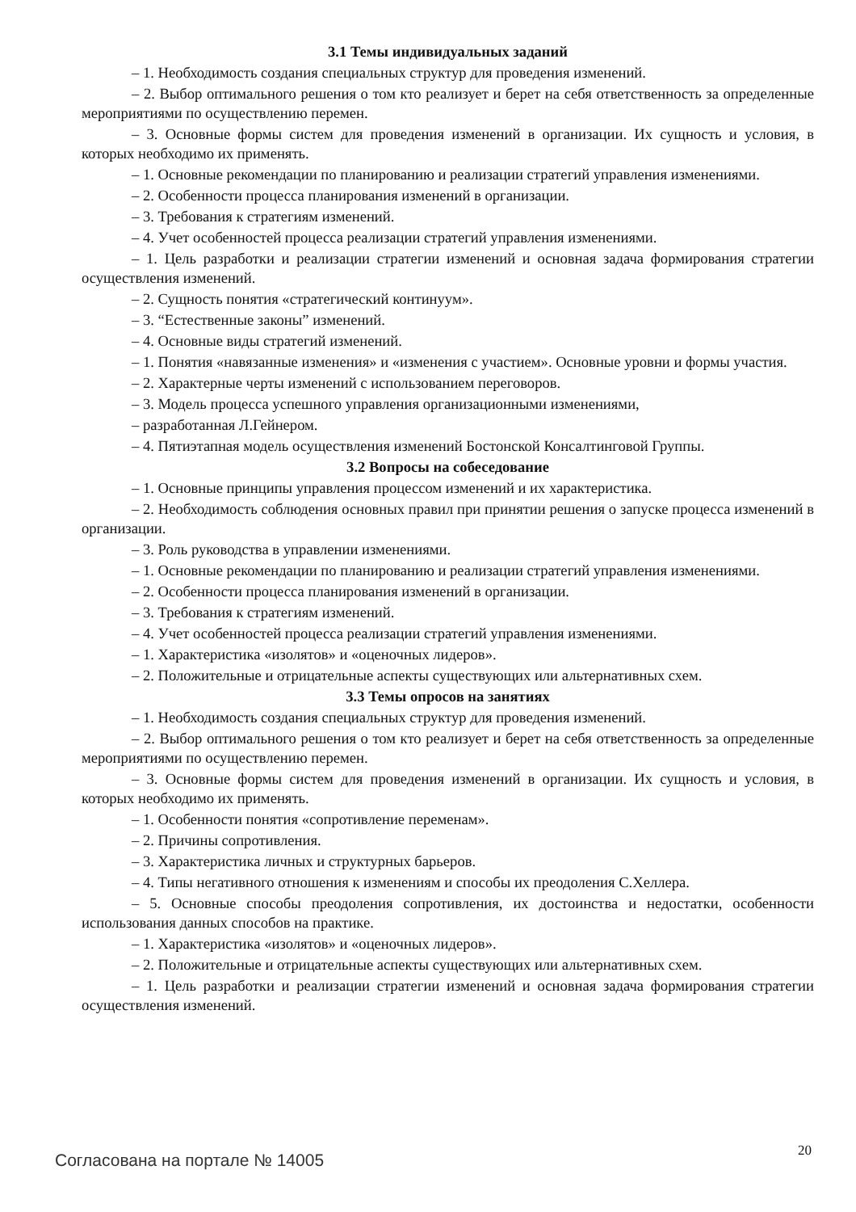3.1 Темы индивидуальных заданий
– 1. Необходимость создания специальных структур для проведения изменений.
– 2. Выбор оптимального решения о том кто реализует и берет на себя ответственность за определенные мероприятиями по осуществлению перемен.
– 3. Основные формы систем для проведения изменений в организации. Их сущность и условия, в которых необходимо их применять.
– 1. Основные рекомендации по планированию и реализации стратегий управления изменениями.
– 2. Особенности процесса планирования изменений в организации.
– 3. Требования к стратегиям изменений.
– 4. Учет особенностей процесса реализации стратегий управления изменениями.
– 1. Цель разработки и реализации стратегии изменений и основная задача формирования стратегии осуществления изменений.
– 2. Сущность понятия «стратегический континуум».
– 3. “Естественные законы” изменений.
– 4. Основные виды стратегий изменений.
– 1. Понятия «навязанные изменения» и «изменения с участием». Основные уровни и формы участия.
– 2. Характерные черты изменений с использованием переговоров.
– 3. Модель процесса успешного управления организационными изменениями,
– разработанная Л.Гейнером.
– 4. Пятиэтапная модель осуществления изменений Бостонской Консалтинговой Группы.
3.2 Вопросы на собеседование
– 1. Основные принципы управления процессом изменений и их характеристика.
– 2. Необходимость соблюдения основных правил при принятии решения о запуске процесса изменений в организации.
– 3. Роль руководства в управлении изменениями.
– 1. Основные рекомендации по планированию и реализации стратегий управления изменениями.
– 2. Особенности процесса планирования изменений в организации.
– 3. Требования к стратегиям изменений.
– 4. Учет особенностей процесса реализации стратегий управления изменениями.
– 1. Характеристика «изолятов» и «оценочных лидеров».
– 2. Положительные и отрицательные аспекты существующих или альтернативных схем.
3.3 Темы опросов на занятиях
– 1. Необходимость создания специальных структур для проведения изменений.
– 2. Выбор оптимального решения о том кто реализует и берет на себя ответственность за определенные мероприятиями по осуществлению перемен.
– 3. Основные формы систем для проведения изменений в организации. Их сущность и условия, в которых необходимо их применять.
– 1. Особенности понятия «сопротивление переменам».
– 2. Причины сопротивления.
– 3. Характеристика личных и структурных барьеров.
– 4. Типы негативного отношения к изменениям и способы их преодоления С.Хеллера.
– 5. Основные способы преодоления сопротивления, их достоинства и недостатки, особенности использования данных способов на практике.
– 1. Характеристика «изолятов» и «оценочных лидеров».
– 2. Положительные и отрицательные аспекты существующих или альтернативных схем.
– 1. Цель разработки и реализации стратегии изменений и основная задача формирования стратегии осуществления изменений.
20
Согласована на портале № 14005